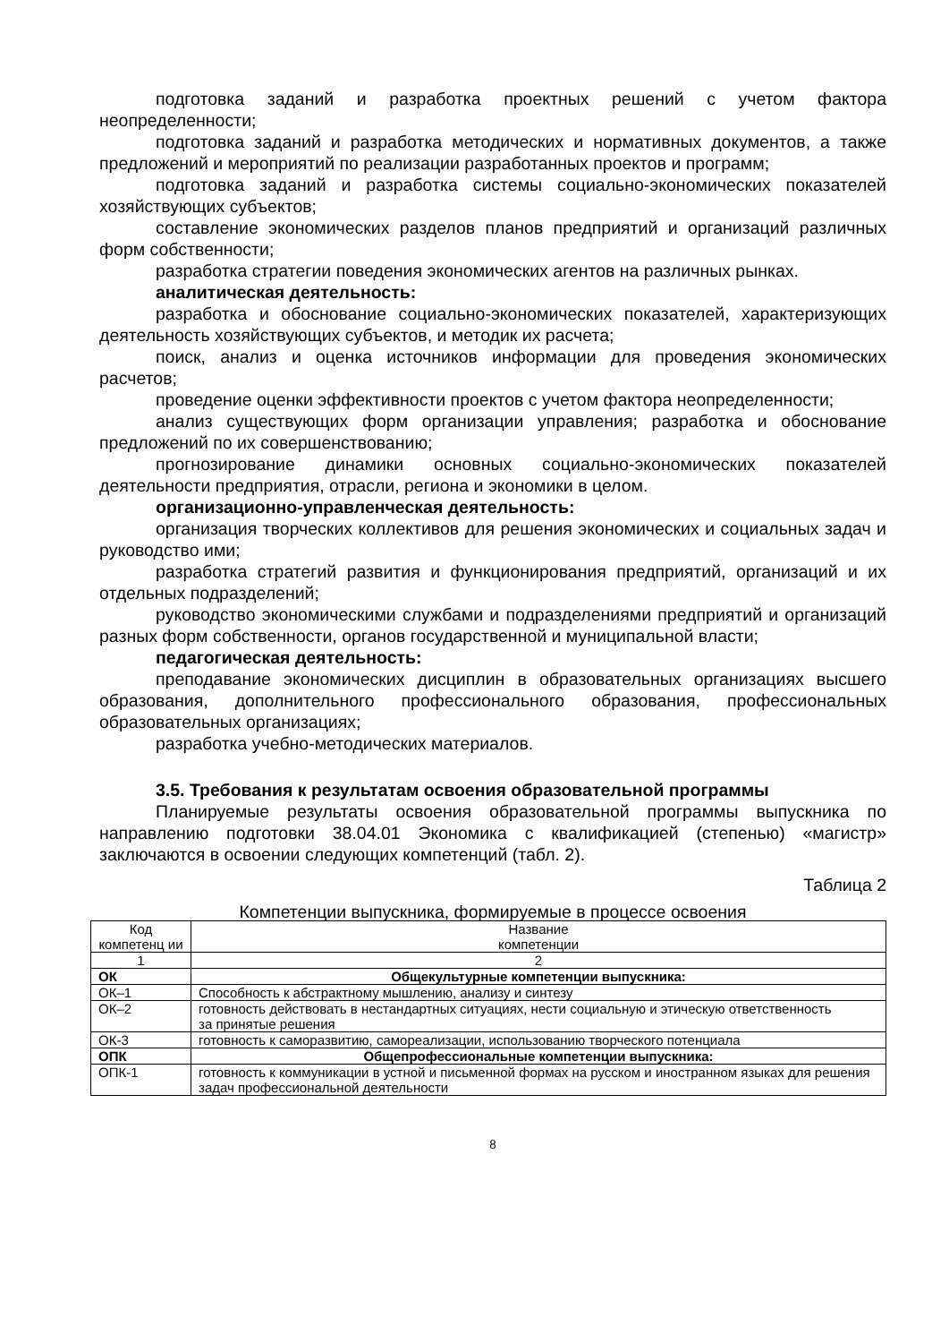подготовка заданий и разработка проектных решений с учетом фактора неопределенности;
подготовка заданий и разработка методических и нормативных документов, а также предложений и мероприятий по реализации разработанных проектов и программ;
подготовка заданий и разработка системы социально-экономических показателей хозяйствующих субъектов;
составление экономических разделов планов предприятий и организаций различных форм собственности;
разработка стратегии поведения экономических агентов на различных рынках.
аналитическая деятельность:
разработка и обоснование социально-экономических показателей, характеризующих деятельность хозяйствующих субъектов, и методик их расчета;
поиск, анализ и оценка источников информации для проведения экономических расчетов;
проведение оценки эффективности проектов с учетом фактора неопределенности;
анализ существующих форм организации управления; разработка и обоснование предложений по их совершенствованию;
прогнозирование динамики основных социально-экономических показателей деятельности предприятия, отрасли, региона и экономики в целом.
организационно-управленческая деятельность:
организация творческих коллективов для решения экономических и социальных задач и руководство ими;
разработка стратегий развития и функционирования предприятий, организаций и их отдельных подразделений;
руководство экономическими службами и подразделениями предприятий и организаций разных форм собственности, органов государственной и муниципальной власти;
педагогическая деятельность:
преподавание экономических дисциплин в образовательных организациях высшего образования, дополнительного профессионального образования, профессиональных образовательных организациях;
разработка учебно-методических материалов.
3.5. Требования к результатам освоения образовательной программы
Планируемые результаты освоения образовательной программы выпускника по направлению подготовки 38.04.01 Экономика с квалификацией (степенью) «магистр» заключаются в освоении следующих компетенций (табл. 2).
Таблица 2
Компетенции выпускника, формируемые в процессе освоения
| Код компетенц ии | Название компетенции |
| 1 | 2 |
| ОК | Общекультурные компетенции выпускника: |
| ОК–1 | Способность к абстрактному мышлению, анализу и синтезу |
| ОК–2 | готовность действовать в нестандартных ситуациях, нести социальную и этическую ответственность за принятые решения |
| ОК-3 | готовность к саморазвитию, самореализации, использованию творческого потенциала |
| ОПК | Общепрофессиональные компетенции выпускника: |
| ОПК-1 | готовность к коммуникации в устной и письменной формах на русском и иностранном языках для решения задач профессиональной деятельности |
8